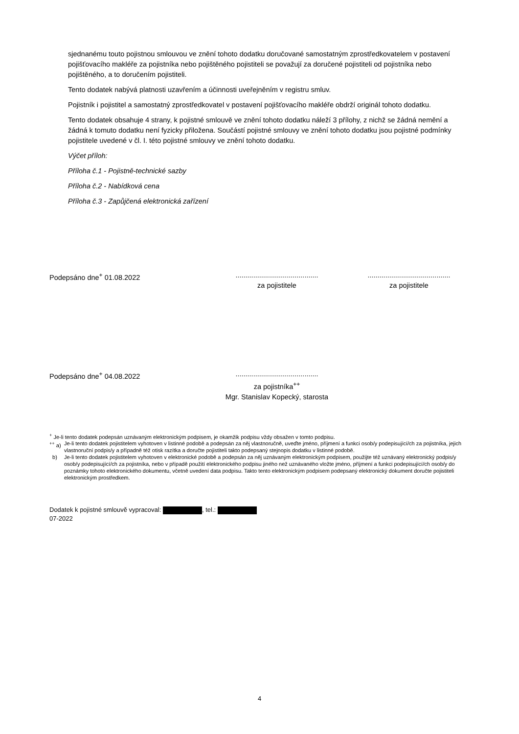sjednanému touto pojistnou smlouvou ve znění tohoto dodatku doručované samostatným zprostředkovatelem v postavení pojišťovacího makléře za pojistníka nebo pojištěného pojistiteli se považují za doručené pojistiteli od pojistníka nebo pojištěného, a to doručením pojistiteli.
Tento dodatek nabývá platnosti uzavřením a účinnosti uveřejněním v registru smluv.
Pojistník i pojistitel a samostatný zprostředkovatel v postavení pojišťovacího makléře obdrží originál tohoto dodatku.
Tento dodatek obsahuje 4 strany, k pojistné smlouvě ve znění tohoto dodatku náleží 3 přílohy, z nichž se žádná nemění a žádná k tomuto dodatku není fyzicky přiložena. Součástí pojistné smlouvy ve znění tohoto dodatku jsou pojistné podmínky pojistitele uvedené v čl. I. této pojistné smlouvy ve znění tohoto dodatku.
Výčet příloh:
Příloha č.1 - Pojistně-technické sazby
Příloha č.2 - Nabídková cena
Příloha č.3 - Zapůjčená elektronická zařízení
Podepsáno dne<sup>+</sup> 01.08.2022 ..........................................
za pojistitele
..........................................
za pojistitele
Podepsáno dne<sup>+</sup> 04.08.2022 ..........................................
za pojistníka<sup>++</sup>
Mgr. Stanislav Kopecký, starosta
<sup>+</sup> Je-li tento dodatek podepsán uznávaným elektronickým podpisem, je okamžik podpisu vždy obsažen v tomto podpisu.
<sup>++</sup> a)
Je-li tento dodatek pojistitelem vyhotoven v listinné podobě a podepsán za něj vlastnoručně, uveďte jméno, příjmení a funkci osob/y podepisující/ch za pojistníka, jejich vlastnoruční podpis/y a případně též otisk razítka a doručte pojistiteli takto podepsaný stejnopis dodatku v listinné podobě.
b) Je-li tento dodatek pojistitelem vyhotoven v elektronické podobě a podepsán za něj uznávaným elektronickým podpisem, použijte též uznávaný elektronický podpis/y osob/y podepisující/ch za pojistníka, nebo v případě použití elektronického podpisu jiného než uznávaného vložte jméno, příjmení a funkci podepisující/ch osob/y do poznámky tohoto elektronického dokumentu, včetně uvedení data podpisu. Takto tento elektronickým podpisem podepsaný elektronický dokument doručte pojistiteli elektronickým prostředkem.
Dodatek k pojistné smlouvě vypracoval: , tel.:
07-2022
4